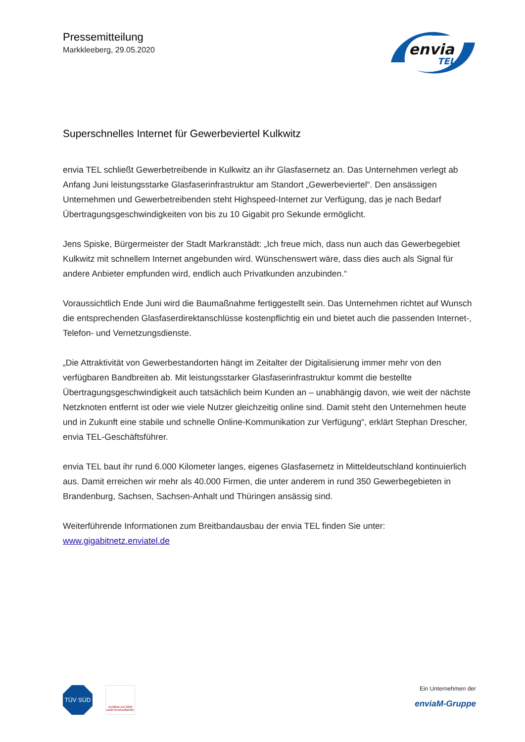Pressemitteilung
Markkleeberg, 29.05.2020
envia
TEL
Superschnelles Internet für Gewerbeviertel Kulkwitz
envia TEL schließt Gewerbetreibende in Kulkwitz an ihr Glasfasernetz an. Das Unternehmen ver­legt ab Anfang Juni leistungsstarke Glasfaserinfrastruktur am Standort „Gewerbeviertel“. Den an­sässigen Unternehmen und Gewerbetreibenden steht Highspeed-Internet zur Verfügung, das je nach Bedarf Übertragungsgeschwindigkeiten von bis zu 10 Gigabit pro Sekunde ermöglicht.
Jens Spiske, Bürgermeister der Stadt Markranstädt: „Ich freue mich, dass nun auch das Gewerbe­gebiet Kulkwitz mit schnellem Internet angebunden wird. Wünschenswert wäre, dass dies auch als Signal für andere Anbieter empfunden wird, endlich auch Privatkunden anzubinden.“
Voraussichtlich Ende Juni wird die Baumaßnahme fertiggestellt sein. Das Unternehmen richtet auf Wunsch die entsprechenden Glasfaserdirektanschlüsse kostenpflichtig ein und bietet auch die passenden Internet-, Telefon- und Vernetzungsdienste.
„Die Attraktivität von Gewerbestandorten hängt im Zeitalter der Digitalisierung immer mehr von den verfügbaren Bandbreiten ab. Mit leistungsstarker Glasfaserinfrastruktur kommt die bestellte Übertragungsgeschwindigkeit auch tatsächlich beim Kunden an – unabhängig davon, wie weit der nächste Netzknoten entfernt ist oder wie viele Nutzer gleichzeitig online sind. Damit steht den Unternehmen heute und in Zukunft eine stabile und schnelle Online-Kommunikation zur Verfügung“, erklärt Stephan Drescher, envia TEL-Geschäftsführer.
envia TEL baut ihr rund 6.000 Kilometer langes, eigenes Glasfasernetz in Mitteldeutschland kon­tinuierlich aus. Damit erreichen wir mehr als 40.000 Firmen, die unter anderem in rund 350 Ge­werbegebieten in Brandenburg, Sachsen, Sachsen-Anhalt und Thüringen ansässig sind.
Weiterführende Informationen zum Breitbandausbau der envia TEL finden Sie unter:
www.gigabitnetz.enviatel.de
TÜV SÜD Zertifikat seit 2009 audit berufundfamilie
Ein Unternehmen der
enviaM-Gruppe